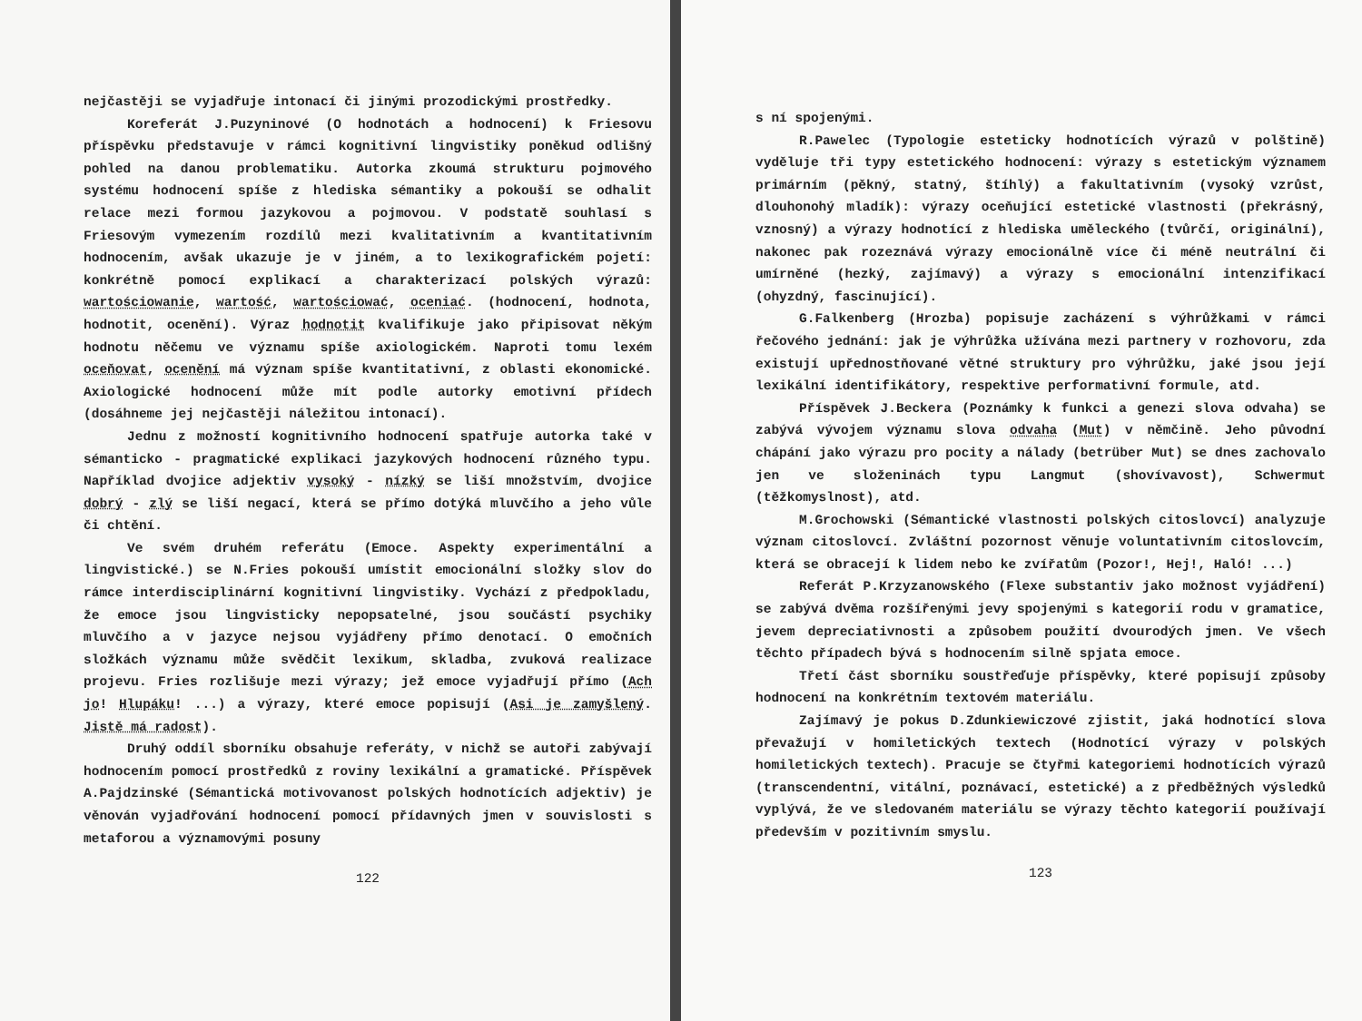nejčastěji se vyjadřuje intonací či jinými prozodickými prostředky.
Koreferát J.Puzyninové (O hodnotách a hodnocení) k Friesovu příspěvku představuje v rámci kognitivní lingvistiky poněkud odlišný pohled na danou problematiku. Autorka zkoumá strukturu pojmového systému hodnocení spíše z hlediska sémantiky a pokouší se odhalit relace mezi formou jazykovou a pojmovou. V podstatě souhlasí s Friesovým vymezením rozdílů mezi kvalitativním a kvantitativním hodnocením, avšak ukazuje je v jiném, a to lexikografickém pojetí: konkrétně pomocí explikací a charakterizací polských výrazů: wartościowanie, wartość, wartościować, oceniać. (hodnocení, hodnota, hodnotit, ocenění). Výraz hodnotit kvalifikuje jako připisovat někým hodnotu něčemu ve významu spíše axiologickém. Naproti tomu lexém oceňovat, ocenění má význam spíše kvantitativní, z oblasti ekonomické. Axiologické hodnocení může mít podle autorky emotivní přídech (dosáhneme jej nejčastěji náležitou intonací).
Jednu z možností kognitivního hodnocení spatřuje autorka také v sémanticko - pragmatické explikaci jazykových hodnocení různého typu. Například dvojice adjektiv vysoký - nízký se liší množstvím, dvojice dobrý - zlý se liší negací, která se přímo dotýká mluvčího a jeho vůle či chtění.
Ve svém druhém referátu (Emoce. Aspekty experimentální a lingvistické.) se N.Fries pokouší umístit emocionální složky slov do rámce interdisciplinární kognitivní lingvistiky. Vychází z předpokladu, že emoce jsou lingvisticky nepopsatelné, jsou součástí psychiky mluvčího a v jazyce nejsou vyjádřeny přímo denotací. O emočních složkách významu může svědčit lexikum, skladba, zvuková realizace projevu. Fries rozlišuje mezi výrazy; jež emoce vyjadřují přímo (Ach jo! Hlupáku! ...) a výrazy, které emoce popisují (Asi je zamyšlený. Jistě má radost).
Druhý oddíl sborníku obsahuje referáty, v nichž se autoři zabývají hodnocením pomocí prostředků z roviny lexikální a gramatické. Příspěvek A.Pajdzinské (Sémantická motivovanost polských hodnotících adjektiv) je věnován vyjadřování hodnocení pomocí přídavných jmen v souvislosti s metaforou a významovými posuny
122
s ní spojenými.
R.Pawelec (Typologie esteticky hodnotících výrazů v polštině) vyděluje tři typy estetického hodnocení: výrazy s estetickým významem primárním (pěkný, statný, štíhlý) a fakultativním (vysoký vzrůst, dlouhonohý mladík): výrazy oceňující estetické vlastnosti (překrásný, vznosný) a výrazy hodnotící z hlediska uměleckého (tvůrčí, originální), nakonec pak rozeznává výrazy emocionálně více či méně neutrální či umírněné (hezký, zajímavý) a výrazy s emocionální intenzifikací (ohyzdný, fascinující).
G.Falkenberg (Hrozba) popisuje zacházení s výhrůžkami v rámci řečového jednání: jak je výhrůžka užívána mezi partnery v rozhovoru, zda existují upřednostňované větné struktury pro výhrůžku, jaké jsou její lexikální identifikátory, respektive performativní formule, atd.
Příspěvek J.Beckera (Poznámky k funkci a genezi slova odvaha) se zabývá vývojem významu slova odvaha (Mut) v němčině. Jeho původní chápání jako výrazu pro pocity a nálady (betrüber Mut) se dnes zachovalo jen ve složeninách typu Langmut (shovívavost), Schwermut (těžkomyslnost), atd.
M.Grochowski (Sémantické vlastnosti polských citoslovcí) analyzuje význam citoslovcí. Zvláštní pozornost věnuje voluntativním citoslovcím, která se obracejí k lidem nebo ke zvířatům (Pozor!, Hej!, Haló! ...)
Referát P.Krzyzanowského (Flexe substantiv jako možnost vyjádření) se zabývá dvěma rozšířenými jevy spojenými s kategorií rodu v gramatice, jevem depreciativnosti a způsobem použití dvourodých jmen. Ve všech těchto případech bývá s hodnocením silně spjata emoce.
Třetí část sborníku soustřeďuje příspěvky, které popisují způsoby hodnocení na konkrétním textovém materiálu.
Zajímavý je pokus D.Zdunkiewiczové zjistit, jaká hodnotící slova převažují v homiletických textech (Hodnotící výrazy v polských homiletických textech). Pracuje se čtyřmi kategoriemi hodnotících výrazů (transcendentní, vitální, poznávací, estetické) a z předběžných výsledků vyplývá, že ve sledovaném materiálu se výrazy těchto kategorií používají především v pozitivním smyslu.
123